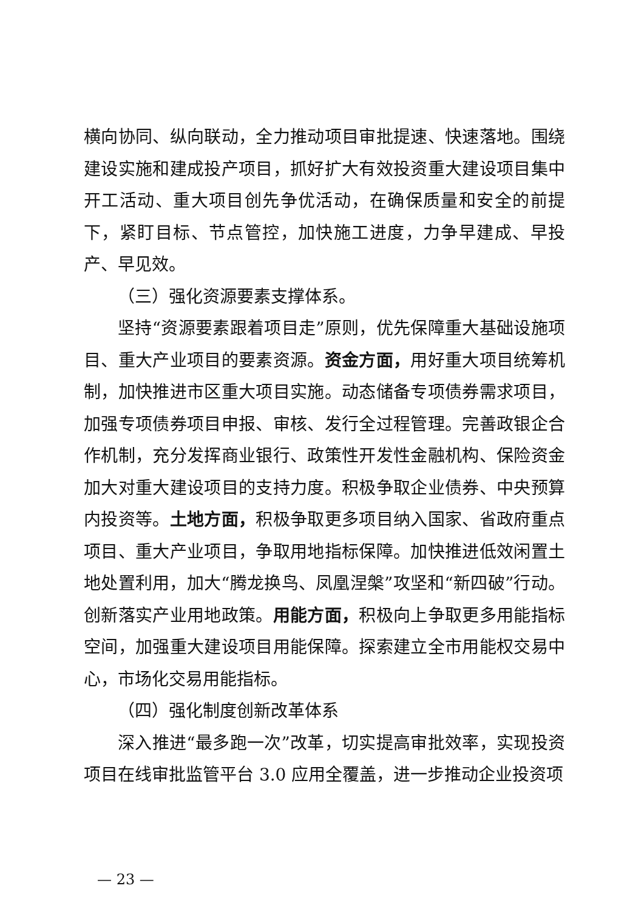横向协同、纵向联动，全力推动项目审批提速、快速落地。围绕建设实施和建成投产项目，抓好扩大有效投资重大建设项目集中开工活动、重大项目创先争优活动，在确保质量和安全的前提下，紧盯目标、节点管控，加快施工进度，力争早建成、早投产、早见效。
（三）强化资源要素支撑体系。
坚持“资源要素跟着项目走”原则，优先保障重大基础设施项目、重大产业项目的要素资源。资金方面，用好重大项目统筹机制，加快推进市区重大项目实施。动态储备专项债券需求项目，加强专项债券项目申报、审核、发行全过程管理。完善政银企合作机制，充分发挥商业银行、政策性开发性金融机构、保险资金加大对重大建设项目的支持力度。积极争取企业债券、中央预算内投资等。土地方面，积极争取更多项目纳入国家、省政府重点项目、重大产业项目，争取用地指标保障。加快推进低效闲置土地处置利用，加大“腾龙换鸟、凤凰涅槃”攻坚和“新四破”行动。创新落实产业用地政策。用能方面，积极向上争取更多用能指标空间，加强重大建设项目用能保障。探索建立全市用能权交易中心，市场化交易用能指标。
（四）强化制度创新改革体系
深入推进“最多跑一次”改革，切实提高审批效率，实现投资项目在线审批监管平台 3.0 应用全覆盖，进一步推动企业投资项
— 23 —